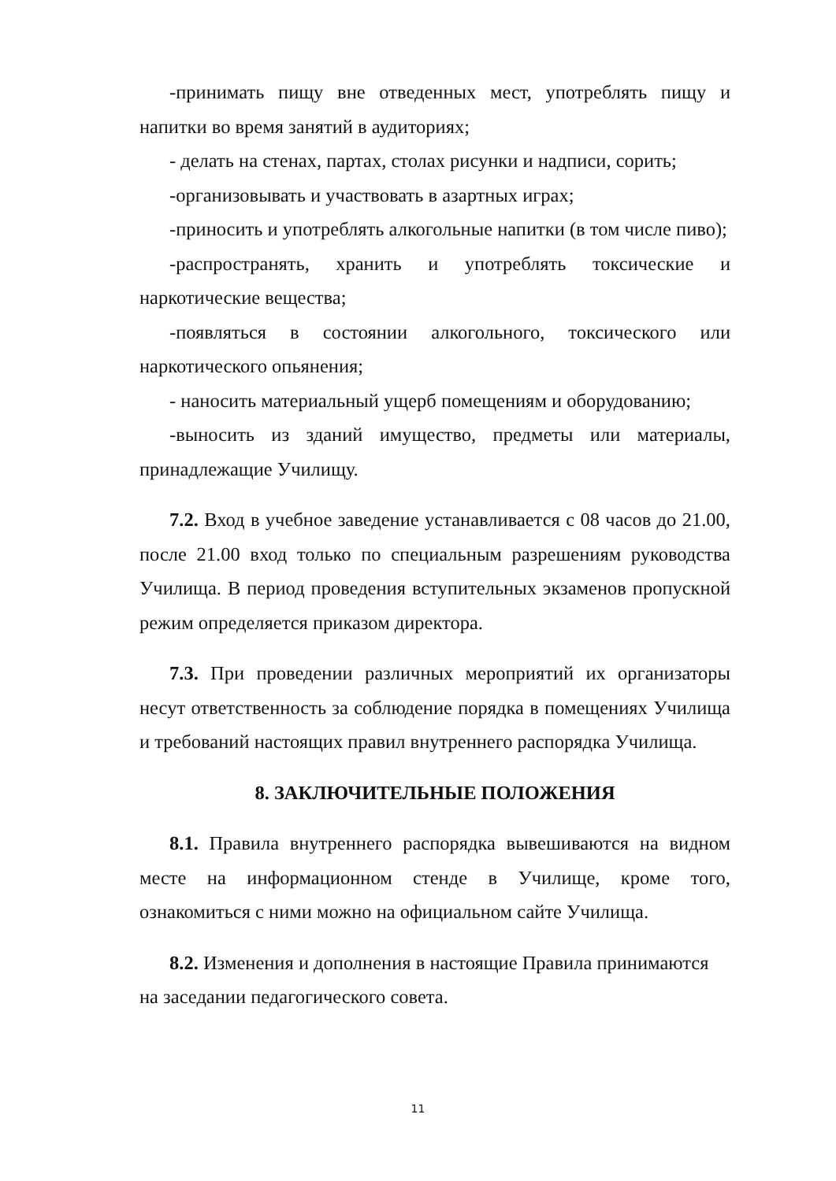-принимать пищу вне отведенных мест, употреблять пищу и напитки во время занятий в аудиториях;
- делать на стенах, партах, столах рисунки и надписи, сорить;
-организовывать и участвовать в азартных играх;
-приносить и употреблять алкогольные напитки (в том числе пиво);
-распространять, хранить и употреблять токсические и наркотические вещества;
-появляться в состоянии алкогольного, токсического или наркотического опьянения;
- наносить материальный ущерб помещениям и оборудованию;
-выносить из зданий имущество, предметы или материалы, принадлежащие Училищу.
7.2. Вход в учебное заведение устанавливается с 08 часов до 21.00, после 21.00 вход только по специальным разрешениям руководства Училища. В период проведения вступительных экзаменов пропускной режим определяется приказом директора.
7.3. При проведении различных мероприятий их организаторы несут ответственность за соблюдение порядка в помещениях Училища и требований настоящих правил внутреннего распорядка Училища.
8. ЗАКЛЮЧИТЕЛЬНЫЕ ПОЛОЖЕНИЯ
8.1. Правила внутреннего распорядка вывешиваются на видном месте на информационном стенде в Училище, кроме того, ознакомиться с ними можно на официальном сайте Училища.
8.2. Изменения и дополнения в настоящие Правила принимаются на заседании педагогического совета.
11